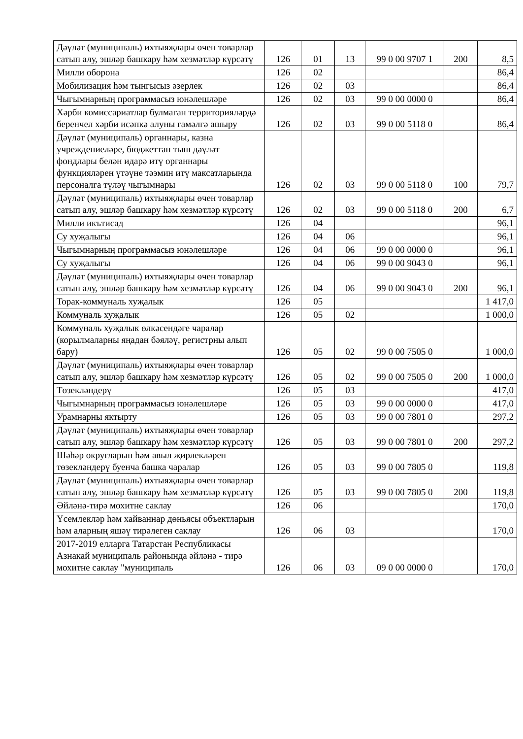| Дәүләт (муниципаль) ихтыяҗлары өчен товарлар сатып алу, эшләр башкару һәм хезмәтләр күрсәтү | 126 | 01 | 13 | 99 0 00 9707 1 | 200 | 8,5 |
| Милли оборона | 126 | 02 | | | | 86,4 |
| Мобилизация һәм тынгысыз әзерлек | 126 | 02 | 03 | | | 86,4 |
| Чыгымнарның программасыз юнәлешләре | 126 | 02 | 03 | 99 0 00 0000 0 | | 86,4 |
| Хәрби комиссариатлар булмаган территорияләрдә беренчел хәрби исәпкә алуны гамәлгә ашыру | 126 | 02 | 03 | 99 0 00 5118 0 | | 86,4 |
| Дәүләт (муниципаль) органнары, казна учреждениеләре, бюджеттан тыш дәүләт фондлары белән идарә итү органнары функцияләрен үтәүне тәэмин итү максатларында персоналга түләү чыгымнары | 126 | 02 | 03 | 99 0 00 5118 0 | 100 | 79,7 |
| Дәүләт (муниципаль) ихтыяҗлары өчен товарлар сатып алу, эшләр башкару һәм хезмәтләр күрсәтү | 126 | 02 | 03 | 99 0 00 5118 0 | 200 | 6,7 |
| Милли икътисад | 126 | 04 | | | | 96,1 |
| Су хуҗалыгы | 126 | 04 | 06 | | | 96,1 |
| Чыгымнарның программасыз юнәлешләре | 126 | 04 | 06 | 99 0 00 0000 0 | | 96,1 |
| Су хуҗалыгы | 126 | 04 | 06 | 99 0 00 9043 0 | | 96,1 |
| Дәүләт (муниципаль) ихтыяҗлары өчен товарлар сатып алу, эшләр башкару һәм хезмәтләр күрсәтү | 126 | 04 | 06 | 99 0 00 9043 0 | 200 | 96,1 |
| Торак-коммуналь хуҗалык | 126 | 05 | | | | 1 417,0 |
| Коммуналь хуҗалык | 126 | 05 | 02 | | | 1 000,0 |
| Коммуналь хуҗалык өлкәсендәге чаралар (корылмаларны яңадан бәяләү, регистрны алып бару) | 126 | 05 | 02 | 99 0 00 7505 0 | | 1 000,0 |
| Дәүләт (муниципаль) ихтыяҗлары өчен товарлар сатып алу, эшләр башкару һәм хезмәтләр күрсәтү | 126 | 05 | 02 | 99 0 00 7505 0 | 200 | 1 000,0 |
| Төзекләндерү | 126 | 05 | 03 | | | 417,0 |
| Чыгымнарның программасыз юнәлешләре | 126 | 05 | 03 | 99 0 00 0000 0 | | 417,0 |
| Урамнарны яктырту | 126 | 05 | 03 | 99 0 00 7801 0 | | 297,2 |
| Дәүләт (муниципаль) ихтыяҗлары өчен товарлар сатып алу, эшләр башкару һәм хезмәтләр күрсәтү | 126 | 05 | 03 | 99 0 00 7801 0 | 200 | 297,2 |
| Шәһәр округларын һәм авыл җирлекләрен төзекләндерү буенча башка чаралар | 126 | 05 | 03 | 99 0 00 7805 0 | | 119,8 |
| Дәүләт (муниципаль) ихтыяҗлары өчен товарлар сатып алу, эшләр башкару һәм хезмәтләр күрсәтү | 126 | 05 | 03 | 99 0 00 7805 0 | 200 | 119,8 |
| Әйләнә-тирә мохитне саклау | 126 | 06 | | | | 170,0 |
| Үсемлекләр һәм хайваннар дөньясы объектларын һәм аларның яшәү тирәлеген саклау | 126 | 06 | 03 | | | 170,0 |
| 2017-2019 елларга Татарстан Республикасы Азнакай муниципаль районында әйләнә - тирә мохитне саклау "муниципаль | 126 | 06 | 03 | 09 0 00 0000 0 | | 170,0 |